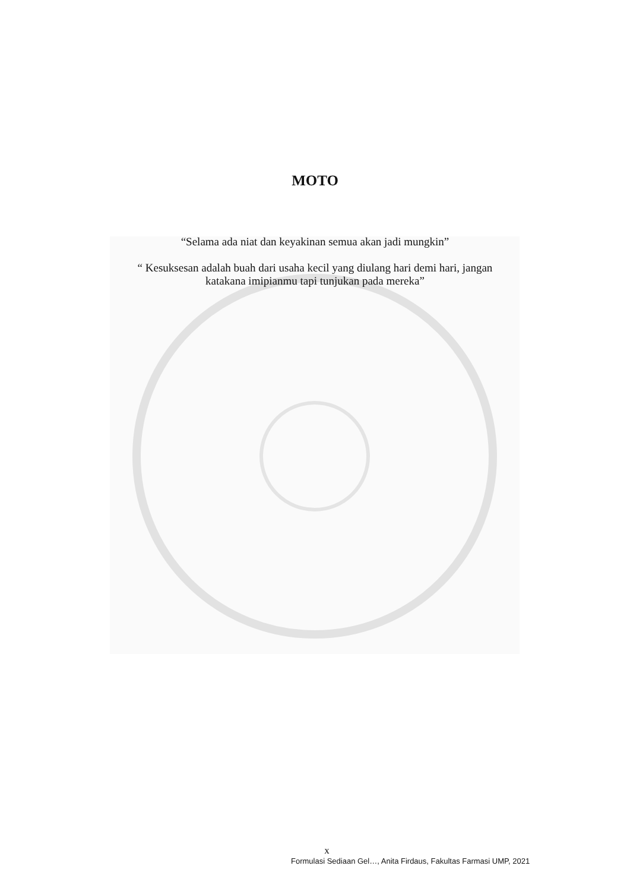MOTO
“Selama ada niat dan keyakinan semua akan jadi mungkin”
“ Kesuksesan adalah buah dari usaha kecil yang diulang hari demi hari, jangan
katakana imipianmu tapi tunjukan pada mereka”
x
Formulasi Sediaan Gel…, Anita Firdaus, Fakultas Farmasi UMP, 2021